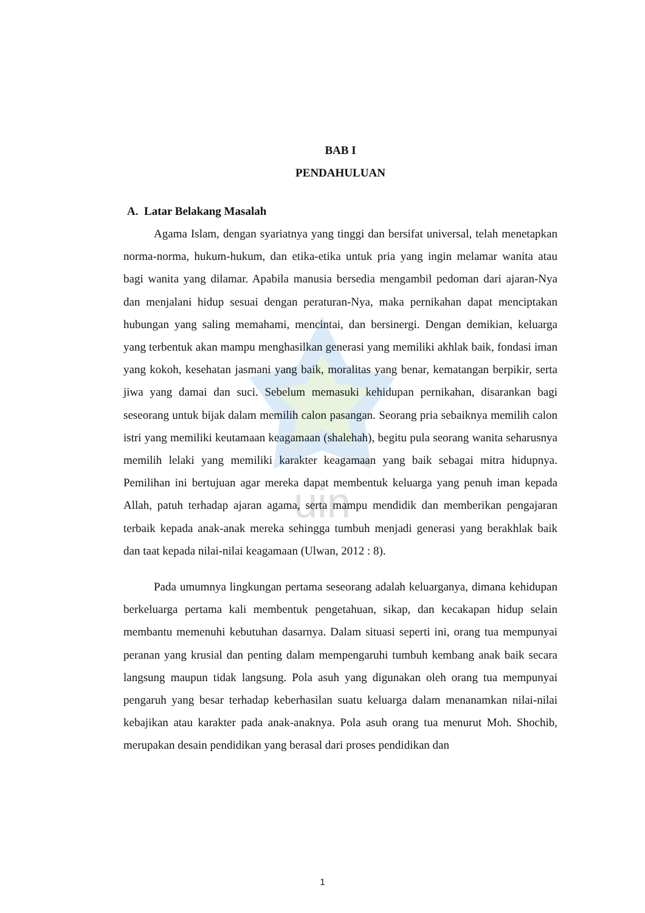uin
BAB I
PENDAHULUAN
A. Latar Belakang Masalah
Agama Islam, dengan syariatnya yang tinggi dan bersifat universal, telah menetapkan norma-norma, hukum-hukum, dan etika-etika untuk pria yang ingin melamar wanita atau bagi wanita yang dilamar. Apabila manusia bersedia mengambil pedoman dari ajaran-Nya dan menjalani hidup sesuai dengan peraturan-Nya, maka pernikahan dapat menciptakan hubungan yang saling memahami, mencintai, dan bersinergi. Dengan demikian, keluarga yang terbentuk akan mampu menghasilkan generasi yang memiliki akhlak baik, fondasi iman yang kokoh, kesehatan jasmani yang baik, moralitas yang benar, kematangan berpikir, serta jiwa yang damai dan suci. Sebelum memasuki kehidupan pernikahan, disarankan bagi seseorang untuk bijak dalam memilih calon pasangan. Seorang pria sebaiknya memilih calon istri yang memiliki keutamaan keagamaan (shalehah), begitu pula seorang wanita seharusnya memilih lelaki yang memiliki karakter keagamaan yang baik sebagai mitra hidupnya. Pemilihan ini bertujuan agar mereka dapat membentuk keluarga yang penuh iman kepada Allah, patuh terhadap ajaran agama, serta mampu mendidik dan memberikan pengajaran terbaik kepada anak-anak mereka sehingga tumbuh menjadi generasi yang berakhlak baik dan taat kepada nilai-nilai keagamaan (Ulwan, 2012 : 8).
Pada umumnya lingkungan pertama seseorang adalah keluarganya, dimana kehidupan berkeluarga pertama kali membentuk pengetahuan, sikap, dan kecakapan hidup selain membantu memenuhi kebutuhan dasarnya. Dalam situasi seperti ini, orang tua mempunyai peranan yang krusial dan penting dalam mempengaruhi tumbuh kembang anak baik secara langsung maupun tidak langsung. Pola asuh yang digunakan oleh orang tua mempunyai pengaruh yang besar terhadap keberhasilan suatu keluarga dalam menanamkan nilai-nilai kebajikan atau karakter pada anak-anaknya. Pola asuh orang tua menurut Moh. Shochib, merupakan desain pendidikan yang berasal dari proses pendidikan dan
1